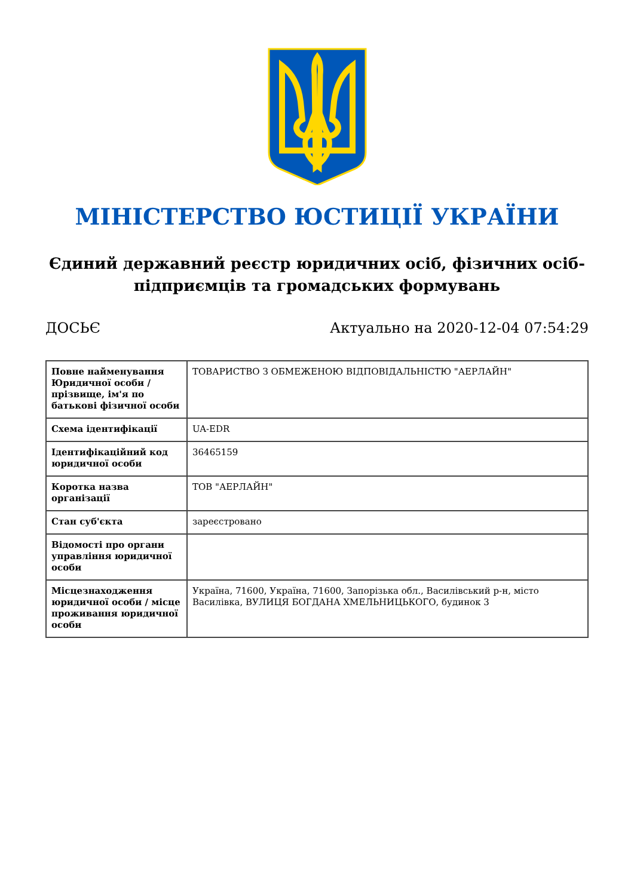МІНІСТЕРСТВО ЮСТИЦІЇ УКРАЇНИ
Єдиний державний реєстр юридичних осіб, фізичних осіб-підприємців та громадських формувань
ДОСЬЄ Актуально на 2020-12-04 07:54:29
| Повне найменування Юридичної особи / прізвище, ім'я по батькові фізичної особи | ТОВАРИСТВО З ОБМЕЖЕНОЮ ВІДПОВІДАЛЬНІСТЮ "АЕРЛАЙН" |
| Схема ідентифікації | UA-EDR |
| Ідентифікаційний код юридичної особи | 36465159 |
| Коротка назва організації | ТОВ "АЕРЛАЙН" |
| Стан суб'єкта | зареєстровано |
| Відомості про органи управління юридичної особи | |
| Місцезнаходження юридичної особи / місце проживання юридичної особи | Україна, 71600, Україна, 71600, Запорізька обл., Василівський р-н, місто Василівка, ВУЛИЦЯ БОГДАНА ХМЕЛЬНИЦЬКОГО, будинок 3 |